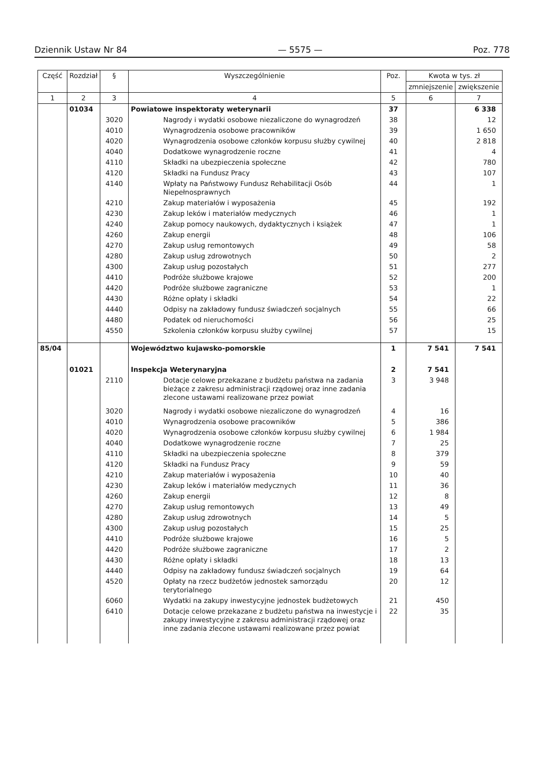Dziennik Ustaw Nr 84 — 5575 — Poz. 778
| Część | Rozdział | § | Wyszczególnienie | Poz. | Kwota w tys. zł | |
| --- | --- | --- | --- | --- | --- | --- |
| | | | | | zmniejszenie | zwiększenie |
| 1 | 2 | 3 | 4 | 5 | 6 | 7 |
| | 01034 | | Powiatowe inspektoraty weterynarii | 37 | | 6 338 |
| | | 3020 | Nagrody i wydatki osobowe niezaliczone do wynagrodzeń | 38 | | 12 |
| | | 4010 | Wynagrodzenia osobowe pracowników | 39 | | 1 650 |
| | | 4020 | Wynagrodzenia osobowe członków korpusu służby cywilnej | 40 | | 2 818 |
| | | 4040 | Dodatkowe wynagrodzenie roczne | 41 | | 4 |
| | | 4110 | Składki na ubezpieczenia społeczne | 42 | | 780 |
| | | 4120 | Składki na Fundusz Pracy | 43 | | 107 |
| | | 4140 | Wpłaty na Państwowy Fundusz Rehabilitacji Osób Niepełnosprawnych | 44 | | 1 |
| | | 4210 | Zakup materiałów i wyposażenia | 45 | | 192 |
| | | 4230 | Zakup leków i materiałów medycznych | 46 | | 1 |
| | | 4240 | Zakup pomocy naukowych, dydaktycznych i książek | 47 | | 1 |
| | | 4260 | Zakup energii | 48 | | 106 |
| | | 4270 | Zakup usług remontowych | 49 | | 58 |
| | | 4280 | Zakup usług zdrowotnych | 50 | | 2 |
| | | 4300 | Zakup usług pozostałych | 51 | | 277 |
| | | 4410 | Podróże służbowe krajowe | 52 | | 200 |
| | | 4420 | Podróże służbowe zagraniczne | 53 | | 1 |
| | | 4430 | Różne opłaty i składki | 54 | | 22 |
| | | 4440 | Odpisy na zakładowy fundusz świadczeń socjalnych | 55 | | 66 |
| | | 4480 | Podatek od nieruchomości | 56 | | 25 |
| | | 4550 | Szkolenia członków korpusu służby cywilnej | 57 | | 15 |
| 85/04 | | | Województwo kujawsko-pomorskie | 1 | 7 541 | 7 541 |
| | 01021 | | Inspekcja Weterynaryjna | 2 | 7 541 | |
| | | 2110 | Dotacje celowe przekazane z budżetu państwa na zadania bieżące z zakresu administracji rządowej oraz inne zadania zlecone ustawami realizowane przez powiat | 3 | 3 948 | |
| | | 3020 | Nagrody i wydatki osobowe niezaliczone do wynagrodzeń | 4 | 16 | |
| | | 4010 | Wynagrodzenia osobowe pracowników | 5 | 386 | |
| | | 4020 | Wynagrodzenia osobowe członków korpusu służby cywilnej | 6 | 1 984 | |
| | | 4040 | Dodatkowe wynagrodzenie roczne | 7 | 25 | |
| | | 4110 | Składki na ubezpieczenia społeczne | 8 | 379 | |
| | | 4120 | Składki na Fundusz Pracy | 9 | 59 | |
| | | 4210 | Zakup materiałów i wyposażenia | 10 | 40 | |
| | | 4230 | Zakup leków i materiałów medycznych | 11 | 36 | |
| | | 4260 | Zakup energii | 12 | 8 | |
| | | 4270 | Zakup usług remontowych | 13 | 49 | |
| | | 4280 | Zakup usług zdrowotnych | 14 | 5 | |
| | | 4300 | Zakup usług pozostałych | 15 | 25 | |
| | | 4410 | Podróże służbowe krajowe | 16 | 5 | |
| | | 4420 | Podróże służbowe zagraniczne | 17 | 2 | |
| | | 4430 | Różne opłaty i składki | 18 | 13 | |
| | | 4440 | Odpisy na zakładowy fundusz świadczeń socjalnych | 19 | 64 | |
| | | 4520 | Opłaty na rzecz budżetów jednostek samorządu terytorialnego | 20 | 12 | |
| | | 6060 | Wydatki na zakupy inwestycyjne jednostek budżetowych | 21 | 450 | |
| | | 6410 | Dotacje celowe przekazane z budżetu państwa na inwestycje i zakupy inwestycyjne z zakresu administracji rządowej oraz inne zadania zlecone ustawami realizowane przez powiat | 22 | 35 | |